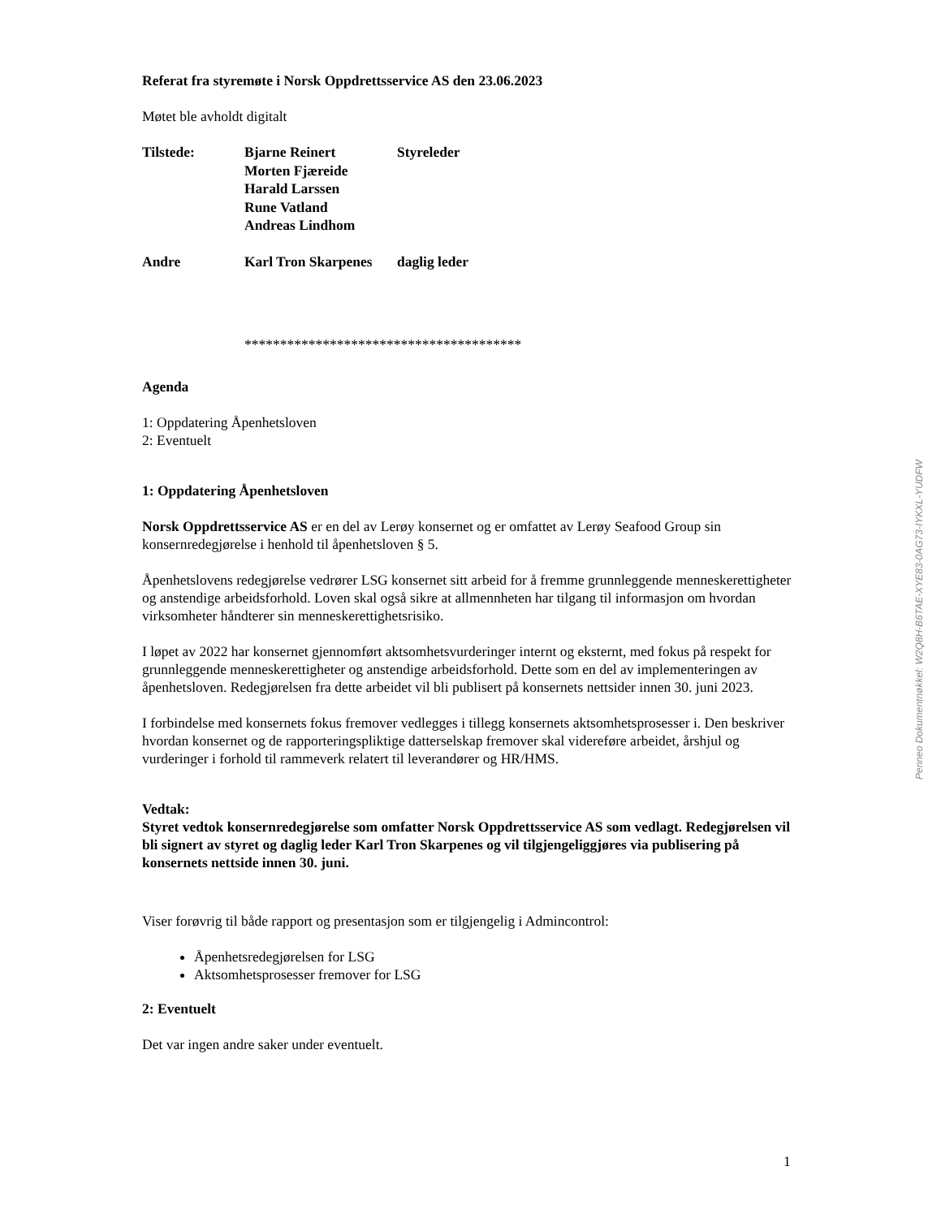Referat fra styremøte i Norsk Oppdrettsservice AS den 23.06.2023
Møtet ble avholdt digitalt
| Tilstede: | Bjarne Reinert | Styreleder |
| | Morten Fjæreide | |
| | Harald Larssen | |
| | Rune Vatland | |
| | Andreas Lindhom | |
| Andre | Karl Tron Skarpenes | daglig leder |
***************************************
Agenda
1: Oppdatering Åpenhetsloven
2: Eventuelt
1: Oppdatering Åpenhetsloven
Norsk Oppdrettsservice AS er en del av Lerøy konsernet og er omfattet av Lerøy Seafood Group sin konsernredegjørelse i henhold til åpenhetsloven § 5.
Åpenhetslovens redegjørelse vedrører LSG konsernet sitt arbeid for å fremme grunnleggende menneskerettigheter og anstendige arbeidsforhold. Loven skal også sikre at allmennheten har tilgang til informasjon om hvordan virksomheter håndterer sin menneskerettighetsrisiko.
I løpet av 2022 har konsernet gjennomført aktsomhetsvurderinger internt og eksternt, med fokus på respekt for grunnleggende menneskerettigheter og anstendige arbeidsforhold. Dette som en del av implementeringen av åpenhetsloven. Redegjørelsen fra dette arbeidet vil bli publisert på konsernets nettsider innen 30. juni 2023.
I forbindelse med konsernets fokus fremover vedlegges i tillegg konsernets aktsomhetsprosesser i. Den beskriver hvordan konsernet og de rapporteringspliktige datterselskap fremover skal videreføre arbeidet, årshjul og vurderinger i forhold til rammeverk relatert til leverandører og HR/HMS.
Vedtak:
Styret vedtok konsernredegjørelse som omfatter Norsk Oppdrettsservice AS som vedlagt. Redegjørelsen vil bli signert av styret og daglig leder Karl Tron Skarpenes og vil tilgjengeliggjøres via publisering på konsernets nettside innen 30. juni.
Viser forøvrig til både rapport og presentasjon som er tilgjengelig i Admincontrol:
Åpenhetsredegjørelsen for LSG
Aktsomhetsprosesser fremover for LSG
2: Eventuelt
Det var ingen andre saker under eventuelt.
1
Penneo Dokumentnøkkel: W2Q8H-B6TAE-XYE83-0AG73-IYKXL-YUDFW